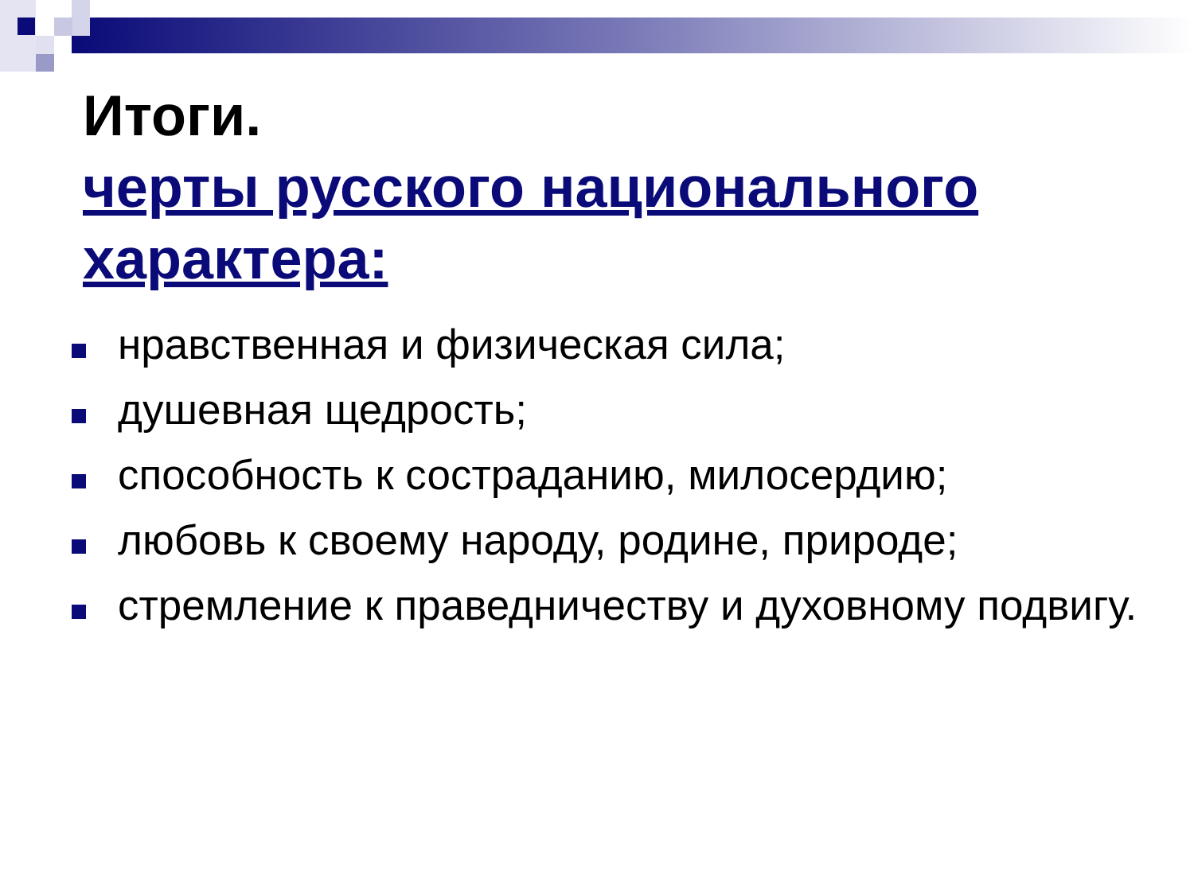Итоги.
черты русского национального характера:
нравственная и физическая сила;
душевная щедрость;
способность к состраданию, милосердию;
любовь к своему народу, родине, природе;
стремление к праведничеству и духовному подвигу.